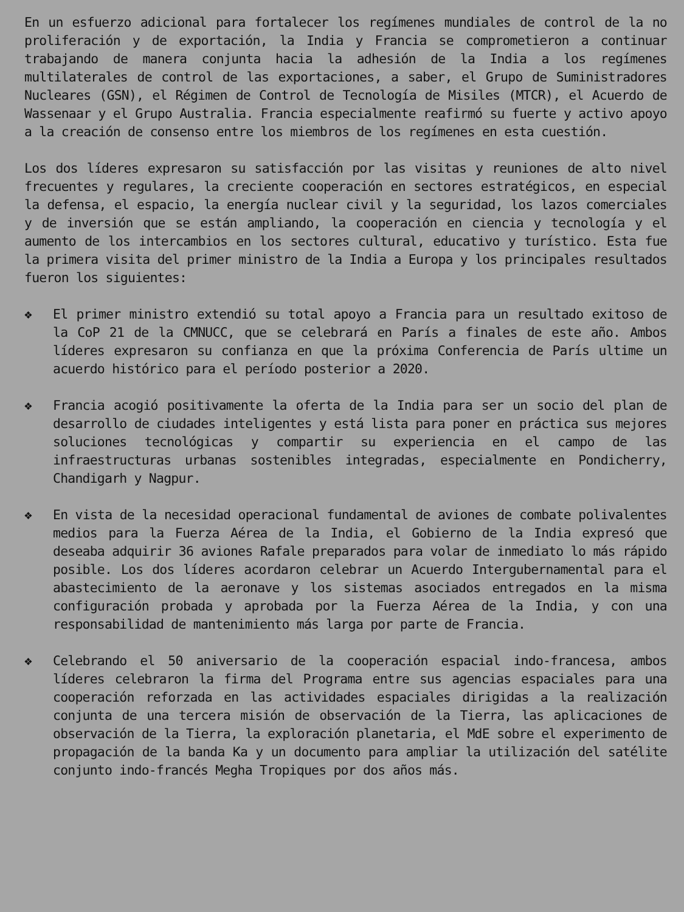En un esfuerzo adicional para fortalecer los regímenes mundiales de control de la no proliferación y de exportación, la India y Francia se comprometieron a continuar trabajando de manera conjunta hacia la adhesión de la India a los regímenes multilaterales de control de las exportaciones, a saber, el Grupo de Suministradores Nucleares (GSN), el Régimen de Control de Tecnología de Misiles (MTCR), el Acuerdo de Wassenaar y el Grupo Australia. Francia especialmente reafirmó su fuerte y activo apoyo a la creación de consenso entre los miembros de los regímenes en esta cuestión.
Los dos líderes expresaron su satisfacción por las visitas y reuniones de alto nivel frecuentes y regulares, la creciente cooperación en sectores estratégicos, en especial la defensa, el espacio, la energía nuclear civil y la seguridad, los lazos comerciales y de inversión que se están ampliando, la cooperación en ciencia y tecnología y el aumento de los intercambios en los sectores cultural, educativo y turístico. Esta fue la primera visita del primer ministro de la India a Europa y los principales resultados fueron los siguientes:
❖ El primer ministro extendió su total apoyo a Francia para un resultado exitoso de la CoP 21 de la CMNUCC, que se celebrará en París a finales de este año. Ambos líderes expresaron su confianza en que la próxima Conferencia de París ultime un acuerdo histórico para el período posterior a 2020.
❖ Francia acogió positivamente la oferta de la India para ser un socio del plan de desarrollo de ciudades inteligentes y está lista para poner en práctica sus mejores soluciones tecnológicas y compartir su experiencia en el campo de las infraestructuras urbanas sostenibles integradas, especialmente en Pondicherry, Chandigarh y Nagpur.
❖ En vista de la necesidad operacional fundamental de aviones de combate polivalentes medios para la Fuerza Aérea de la India, el Gobierno de la India expresó que deseaba adquirir 36 aviones Rafale preparados para volar de inmediato lo más rápido posible. Los dos líderes acordaron celebrar un Acuerdo Intergubernamental para el abastecimiento de la aeronave y los sistemas asociados entregados en la misma configuración probada y aprobada por la Fuerza Aérea de la India, y con una responsabilidad de mantenimiento más larga por parte de Francia.
❖ Celebrando el 50 aniversario de la cooperación espacial indo-francesa, ambos líderes celebraron la firma del Programa entre sus agencias espaciales para una cooperación reforzada en las actividades espaciales dirigidas a la realización conjunta de una tercera misión de observación de la Tierra, las aplicaciones de observación de la Tierra, la exploración planetaria, el MdE sobre el experimento de propagación de la banda Ka y un documento para ampliar la utilización del satélite conjunto indo-francés Megha Tropiques por dos años más.